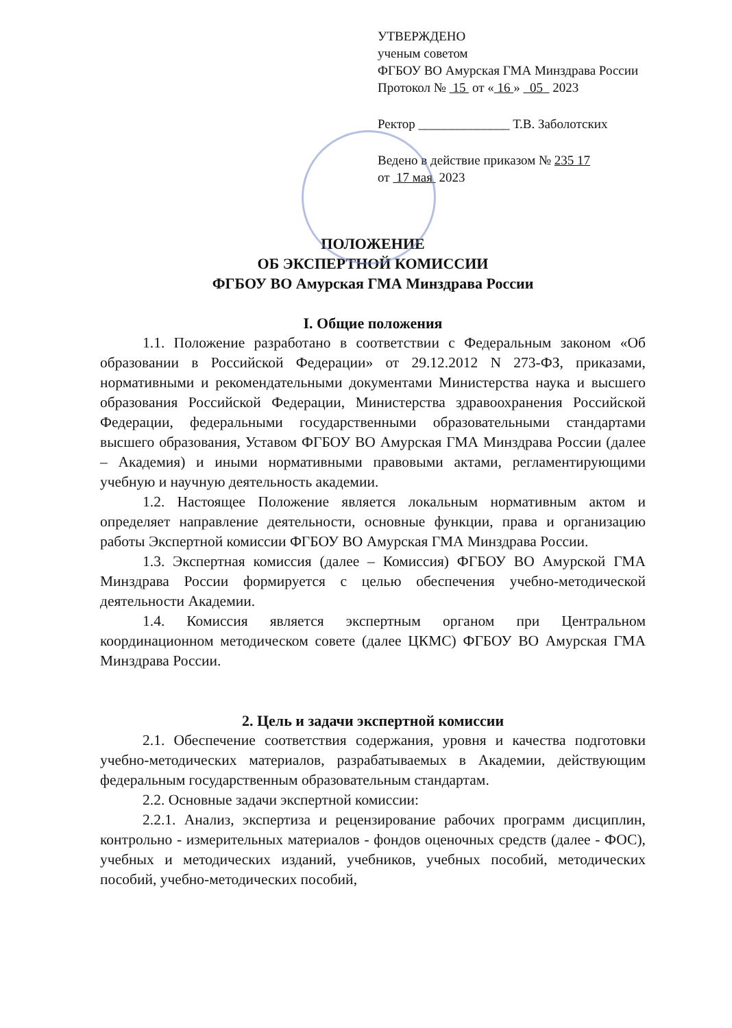УТВЕРЖДЕНО
ученым советом
ФГБОУ ВО Амурская ГМА Минздрава России
Протокол № 15 от « 16 » 05 2023
Ректор ______________ Т.В. Заболотских
Ведено в действие приказом № 235 17
от 17 мая 2023
ПОЛОЖЕНИЕ
ОБ ЭКСПЕРТНОЙ КОМИССИИ
ФГБОУ ВО Амурская ГМА Минздрава России
I. Общие положения
1.1. Положение разработано в соответствии с Федеральным законом «Об образовании в Российской Федерации» от 29.12.2012 N 273-ФЗ, приказами, нормативными и рекомендательными документами Министерства наука и высшего образования Российской Федерации, Министерства здравоохранения Российской Федерации, федеральными государственными образовательными стандартами высшего образования, Уставом ФГБОУ ВО Амурская ГМА Минздрава России (далее – Академия) и иными нормативными правовыми актами, регламентирующими учебную и научную деятельность академии.
1.2. Настоящее Положение является локальным нормативным актом и определяет направление деятельности, основные функции, права и организацию работы Экспертной комиссии ФГБОУ ВО Амурская ГМА Минздрава России.
1.3. Экспертная комиссия (далее – Комиссия) ФГБОУ ВО Амурской ГМА Минздрава России формируется с целью обеспечения учебно-методической деятельности Академии.
1.4. Комиссия является экспертным органом при Центральном координационном методическом совете (далее ЦКМС) ФГБОУ ВО Амурская ГМА Минздрава России.
2. Цель и задачи экспертной комиссии
2.1. Обеспечение соответствия содержания, уровня и качества подготовки учебно-методических материалов, разрабатываемых в Академии, действующим федеральным государственным образовательным стандартам.
2.2. Основные задачи экспертной комиссии:
2.2.1. Анализ, экспертиза и рецензирование рабочих программ дисциплин, контрольно - измерительных материалов - фондов оценочных средств (далее - ФОС), учебных и методических изданий, учебников, учебных пособий, методических пособий, учебно-методических пособий,